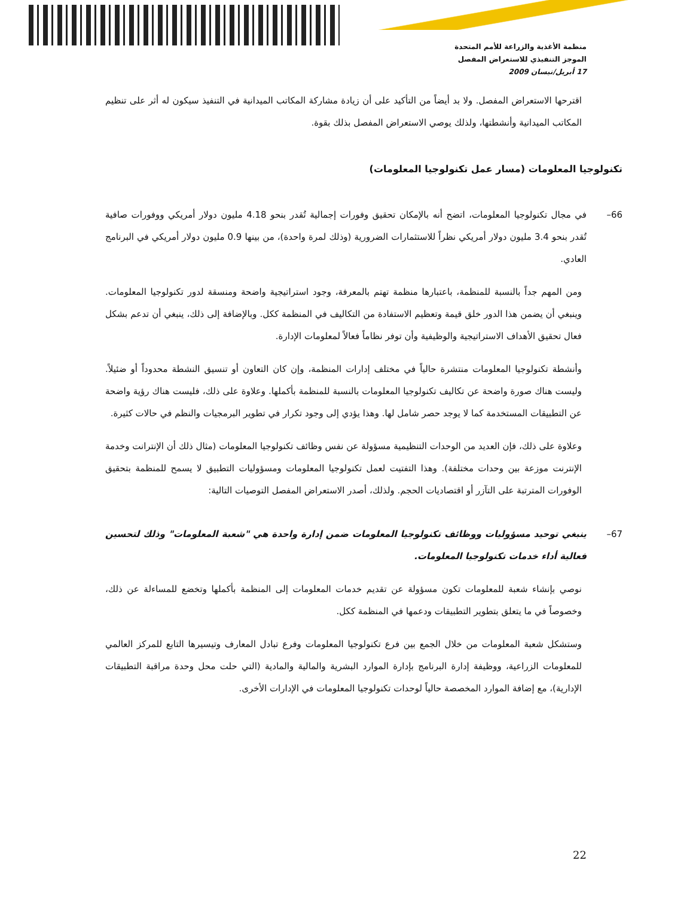منظمة الأغذية والزراعة للأمم المتحدة
الموجز التنفيذي للاستعراض المفصل
17 أبريل/نيسان 2009
اقترحها الاستعراض المفصل. ولا بد أيضاً من التأكيد على أن زيادة مشاركة المكاتب الميدانية في التنفيذ سيكون له أثر على تنظيم المكاتب الميدانية وأنشطتها، ولذلك يوصي الاستعراض المفصل بذلك بقوة.
تكنولوجيا المعلومات (مسار عمل تكنولوجيا المعلومات)
66– في مجال تكنولوجيا المعلومات، اتضح أنه بالإمكان تحقيق وفورات إجمالية تُقدر بنحو 4.18 مليون دولار أمريكي ووفورات صافية تُقدر بنحو 3.4 مليون دولار أمريكي نظراً للاستثمارات الضرورية (وذلك لمرة واحدة)، من بينها 0.9 مليون دولار أمريكي في البرنامج العادي.
ومن المهم جداً بالنسبة للمنظمة، باعتبارها منظمة تهتم بالمعرفة، وجود استراتيجية واضحة ومنسقة لدور تكنولوجيا المعلومات. وينبغي أن يضمن هذا الدور خلق قيمة وتعظيم الاستفادة من التكاليف في المنظمة ككل. وبالإضافة إلى ذلك، ينبغي أن تدعم بشكل فعال تحقيق الأهداف الاستراتيجية والوظيفية وأن توفر نظاماً فعالاً لمعلومات الإدارة.
وأنشطة تكنولوجيا المعلومات منتشرة حالياً في مختلف إدارات المنظمة، وإن كان التعاون أو تنسيق النشطة محدوداً أو ضئيلاً. وليست هناك صورة واضحة عن تكاليف تكنولوجيا المعلومات بالنسبة للمنظمة بأكملها. وعلاوة على ذلك، فليست هناك رؤية واضحة عن التطبيقات المستخدمة كما لا يوجد حصر شامل لها. وهذا يؤدي إلى وجود تكرار في تطوير البرمجيات والنظم في حالات كثيرة.
وعلاوة على ذلك، فإن العديد من الوحدات التنظيمية مسؤولة عن نفس وظائف تكنولوجيا المعلومات (مثال ذلك أن الإنترانت وخدمة الإنترنت موزعة بين وحدات مختلفة). وهذا التفتيت لعمل تكنولوجيا المعلومات ومسؤوليات التطبيق لا يسمح للمنظمة بتحقيق الوفورات المترتبة على التآزر أو اقتصاديات الحجم. ولذلك، أصدر الاستعراض المفصل التوصيات التالية:
67– ينبغي توحيد مسؤوليات ووظائف تكنولوجيا المعلومات ضمن إدارة واحدة هي "شعبة المعلومات" وذلك لتحسين فعالية أداء خدمات تكنولوجيا المعلومات.
نوصي بإنشاء شعبة للمعلومات تكون مسؤولة عن تقديم خدمات المعلومات إلى المنظمة بأكملها وتخضع للمساءلة عن ذلك، وخصوصاً في ما يتعلق بتطوير التطبيقات ودعمها في المنظمة ككل.
وستشكل شعبة المعلومات من خلال الجمع بين فرع تكنولوجيا المعلومات وفرع تبادل المعارف وتيسيرها التابع للمركز العالمي للمعلومات الزراعية، ووظيفة إدارة البرنامج بإدارة الموارد البشرية والمالية والمادية (التي حلت محل وحدة مراقبة التطبيقات الإدارية)، مع إضافة الموارد المخصصة حالياً لوحدات تكنولوجيا المعلومات في الإدارات الأخرى.
22